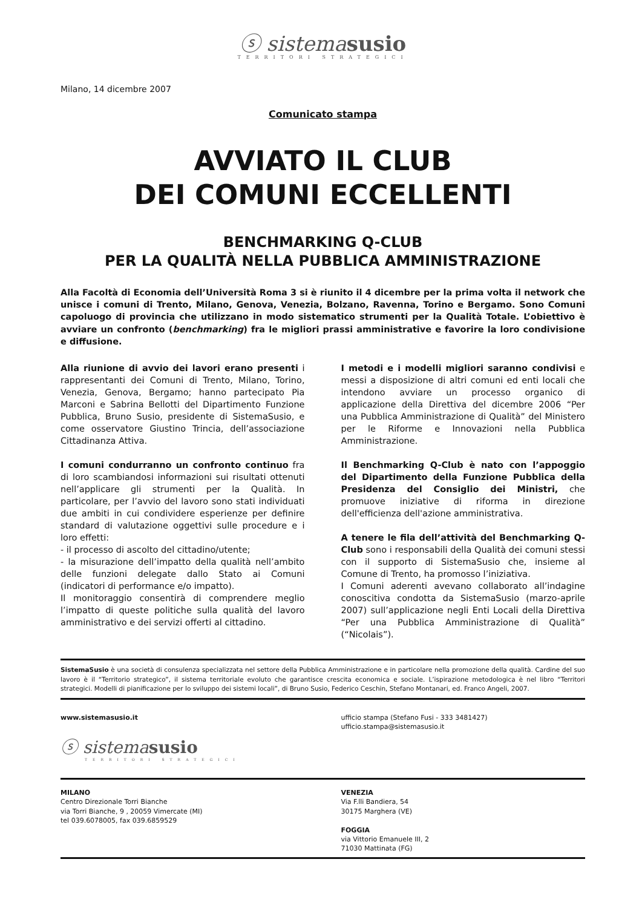ⓢ sistemasusio
TERRITORI STRATEGICI
Milano, 14 dicembre 2007
Comunicato stampa
AVVIATO IL CLUB
DEI COMUNI ECCELLENTI
BENCHMARKING Q-CLUB
PER LA QUALITÀ NELLA PUBBLICA AMMINISTRAZIONE
Alla Facoltà di Economia dell’Università Roma 3 si è riunito il 4 dicembre per la prima volta il network che unisce i comuni di Trento, Milano, Genova, Venezia, Bolzano, Ravenna, Torino e Bergamo. Sono Comuni capoluogo di provincia che utilizzano in modo sistematico strumenti per la Qualità Totale. L’obiettivo è avviare un confronto (benchmarking) fra le migliori prassi amministrative e favorire la loro condivisione e diffusione.
Alla riunione di avvio dei lavori erano presenti i rappresentanti dei Comuni di Trento, Milano, Torino, Venezia, Genova, Bergamo; hanno partecipato Pia Marconi e Sabrina Bellotti del Dipartimento Funzione Pubblica, Bruno Susio, presidente di SistemaSusio, e come osservatore Giustino Trincia, dell’associazione Cittadinanza Attiva.
I comuni condurranno un confronto continuo fra di loro scambiandosi informazioni sui risultati ottenuti nell’applicare gli strumenti per la Qualità. In particolare, per l’avvio del lavoro sono stati individuati due ambiti in cui condividere esperienze per definire standard di valutazione oggettivi sulle procedure e i loro effetti:
- il processo di ascolto del cittadino/utente;
- la misurazione dell’impatto della qualità nell’ambito delle funzioni delegate dallo Stato ai Comuni (indicatori di performance e/o impatto).
Il monitoraggio consentirà di comprendere meglio l’impatto di queste politiche sulla qualità del lavoro amministrativo e dei servizi offerti al cittadino.
I metodi e i modelli migliori saranno condivisi e messi a disposizione di altri comuni ed enti locali che intendono avviare un processo organico di applicazione della Direttiva del dicembre 2006 “Per una Pubblica Amministrazione di Qualità” del Ministero per le Riforme e Innovazioni nella Pubblica Amministrazione.
Il Benchmarking Q-Club è nato con l’appoggio del Dipartimento della Funzione Pubblica della Presidenza del Consiglio dei Ministri, che promuove iniziative di riforma in direzione dell'efficienza dell'azione amministrativa.
A tenere le fila dell’attività del Benchmarking Q-Club sono i responsabili della Qualità dei comuni stessi con il supporto di SistemaSusio che, insieme al Comune di Trento, ha promosso l’iniziativa.
I Comuni aderenti avevano collaborato all’indagine conoscitiva condotta da SistemaSusio (marzo-aprile 2007) sull’applicazione negli Enti Locali della Direttiva “Per una Pubblica Amministrazione di Qualità” (“Nicolais”).
SistemaSusio è una società di consulenza specializzata nel settore della Pubblica Amministrazione e in particolare nella promozione della qualità. Cardine del suo lavoro è il “Territorio strategico”, il sistema territoriale evoluto che garantisce crescita economica e sociale. L’ispirazione metodologica è nel libro “Territori strategici. Modelli di pianificazione per lo sviluppo dei sistemi locali”, di Bruno Susio, Federico Ceschin, Stefano Montanari, ed. Franco Angeli, 2007.
www.sistemasusio.it
ⓢ sistemasusio
TERRITORI STRATEGICI
ufficio stampa (Stefano Fusi - 333 3481427)
ufficio.stampa@sistemasusio.it
MILANO
Centro Direzionale Torri Bianche
via Torri Bianche, 9 , 20059 Vimercate (MI)
tel 039.6078005, fax 039.6859529
VENEZIA
Via F.lli Bandiera, 54
30175 Marghera (VE)
FOGGIA
via Vittorio Emanuele III, 2
71030 Mattinata (FG)